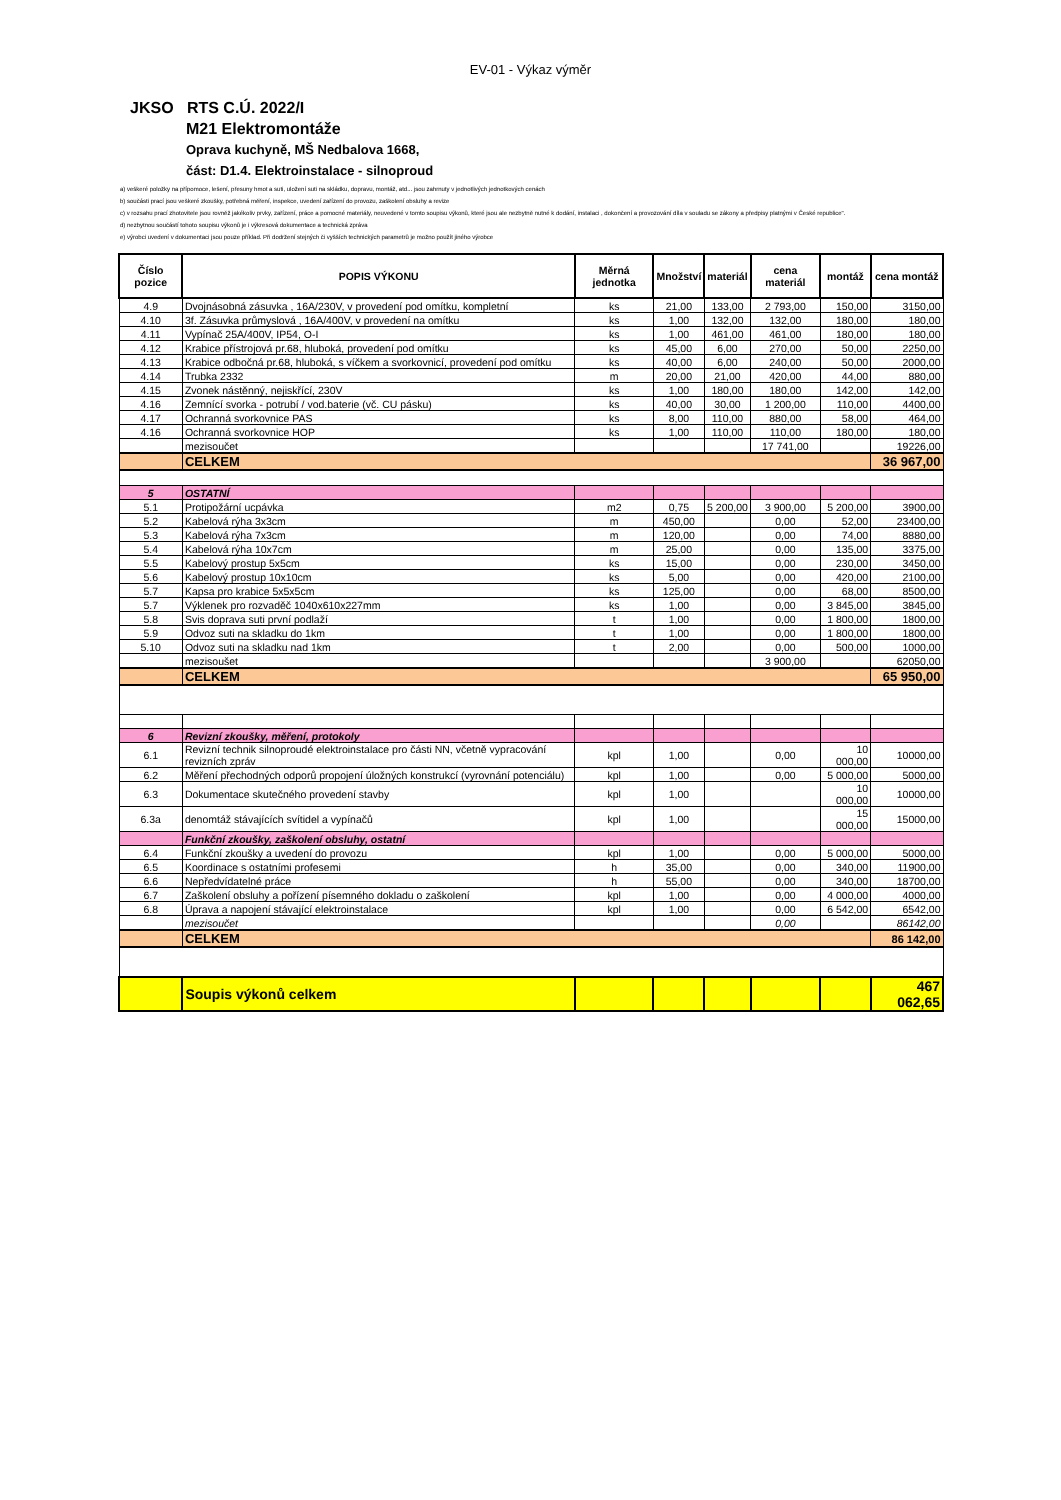EV-01 - Výkaz výměr
JKSO RTS C.Ú. 2022/I
M21 Elektromontáže
Oprava kuchyně, MŠ Nedbalova 1668,
část: D1.4. Elektroinstalace - silnoproud
a) veškeré položky na přípomoce, lešení, přesuny hmot a suti, uložení suti na skládku, dopravu, montáž, atd... jsou zahrnuty v jednotlivých jednotkových cenách
b) součásti prací jsou veškeré zkoušky, potřebná měření, inspekce, uvedení zařízení do provozu, zaškolení obsluhy a revize
c) v rozsahu prací zhotovitele jsou rovněž jakékoliv prvky, zařízení, práce a pomocné materiály, neuvedené v tomto soupisu výkonů, které jsou ale nezbytně nutné k dodání, instalaci , dokončení a provozování díla v souladu se zákony a předpisy platnými v České republice".
d) nezbytnou součástí tohoto soupisu výkonů je i výkresová dokumentace a technická zpráva
e) výrobci uvedení v dokumentaci jsou pouze příklad. Při dodržení stejných či vyšších technických parametrů je možno použít jiného výrobce
| Číslo pozice | POPIS VÝKONU | Měrná jednotka | Množství | materiál | cena materiál | montáž | cena montáž |
| --- | --- | --- | --- | --- | --- | --- | --- |
| 4.9 | Dvojnásobná zásuvka , 16A/230V, v provedení pod omítku, kompletní | ks | 21,00 | 133,00 | 2 793,00 | 150,00 | 3150,00 |
| 4.10 | 3f. Zásuvka průmyslová , 16A/400V, v provedení na omítku | ks | 1,00 | 132,00 | 132,00 | 180,00 | 180,00 |
| 4.11 | Vypínač 25A/400V, IP54, O-I | ks | 1,00 | 461,00 | 461,00 | 180,00 | 180,00 |
| 4.12 | Krabice přístrojová pr.68, hluboká, provedení pod omítku | ks | 45,00 | 6,00 | 270,00 | 50,00 | 2250,00 |
| 4.13 | Krabice odbočná pr.68, hluboká, s víčkem a svorkovnicí, provedení pod omítku | ks | 40,00 | 6,00 | 240,00 | 50,00 | 2000,00 |
| 4.14 | Trubka 2332 | m | 20,00 | 21,00 | 420,00 | 44,00 | 880,00 |
| 4.15 | Zvonek nástěnný, nejiskřící, 230V | ks | 1,00 | 180,00 | 180,00 | 142,00 | 142,00 |
| 4.16 | Zemnící svorka - potrubí / vod.baterie (vč. CU pásku) | ks | 40,00 | 30,00 | 1 200,00 | 110,00 | 4400,00 |
| 4.17 | Ochranná svorkovnice PAS | ks | 8,00 | 110,00 | 880,00 | 58,00 | 464,00 |
| 4.16 | Ochranná svorkovnice HOP | ks | 1,00 | 110,00 | 110,00 | 180,00 | 180,00 |
| | mezisoučet | | | | 17 741,00 | | 19226,00 |
| | CELKEM | | | | | | 36 967,00 |
| 5 | OSTATNÍ | | | | | | |
| 5.1 | Protipožární ucpávka | m2 | 0,75 | 5 200,00 | 3 900,00 | 5 200,00 | 3900,00 |
| 5.2 | Kabelová rýha 3x3cm | m | 450,00 | | 0,00 | 52,00 | 23400,00 |
| 5.3 | Kabelová rýha 7x3cm | m | 120,00 | | 0,00 | 74,00 | 8880,00 |
| 5.4 | Kabelová rýha 10x7cm | m | 25,00 | | 0,00 | 135,00 | 3375,00 |
| 5.5 | Kabelový prostup 5x5cm | ks | 15,00 | | 0,00 | 230,00 | 3450,00 |
| 5.6 | Kabelový prostup 10x10cm | ks | 5,00 | | 0,00 | 420,00 | 2100,00 |
| 5.7 | Kapsa pro krabice 5x5x5cm | ks | 125,00 | | 0,00 | 68,00 | 8500,00 |
| 5.7 | Výklenek pro rozvaděč 1040x610x227mm | ks | 1,00 | | 0,00 | 3 845,00 | 3845,00 |
| 5.8 | Svis doprava suti první podlaží | t | 1,00 | | 0,00 | 1 800,00 | 1800,00 |
| 5.9 | Odvoz suti na skladku do 1km | t | 1,00 | | 0,00 | 1 800,00 | 1800,00 |
| 5.10 | Odvoz suti na skladku nad 1km | t | 2,00 | | 0,00 | 500,00 | 1000,00 |
| | mezisoušet | | | | 3 900,00 | | 62050,00 |
| | CELKEM | | | | | | 65 950,00 |
| 6 | Revizní zkoušky, měření, protokoly | | | | | | |
| 6.1 | Revizní technik silnoproudé elektroinstalace pro části NN, včetně vypracování revizních zpráv | kpl | 1,00 | | 0,00 | 10 000,00 | 10000,00 |
| 6.2 | Měření přechodných odporů propojení úložných konstrukcí (vyrovnání potenciálu) | kpl | 1,00 | | 0,00 | 5 000,00 | 5000,00 |
| 6.3 | Dokumentace skutečného provedení stavby | kpl | 1,00 | | | 10 000,00 | 10000,00 |
| 6.3a | denomtáž stávajících svítidel a vypínačů | kpl | 1,00 | | | 15 000,00 | 15000,00 |
| | Funkční zkoušky, zaškolení obsluhy, ostatní | | | | | | |
| 6.4 | Funkční zkoušky a uvedení do provozu | kpl | 1,00 | | 0,00 | 5 000,00 | 5000,00 |
| 6.5 | Koordinace s ostatními profesemi | h | 35,00 | | 0,00 | 340,00 | 11900,00 |
| 6.6 | Nepředvídatelné práce | h | 55,00 | | 0,00 | 340,00 | 18700,00 |
| 6.7 | Zaškolení obsluhy a pořízení písemného dokladu o zaškolení | kpl | 1,00 | | 0,00 | 4 000,00 | 4000,00 |
| 6.8 | Úprava a napojení stávající elektroinstalace | kpl | 1,00 | | 0,00 | 6 542,00 | 6542,00 |
| | mezisoučet | | | | 0,00 | | 86142,00 |
| | CELKEM | | | | | | 86 142,00 |
| | Soupis výkonů celkem | | | | | | 467 062,65 |